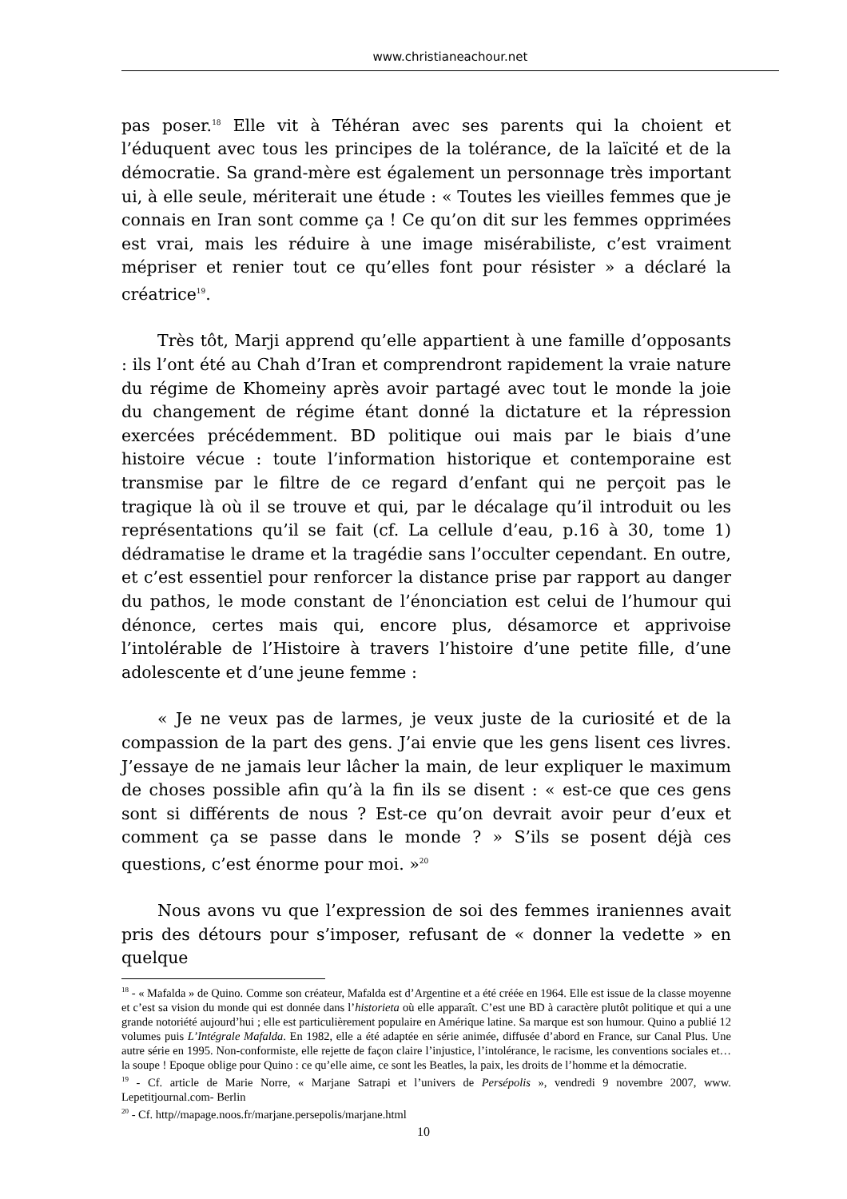www.christianeachour.net
pas poser.<sup>18</sup> Elle vit à Téhéran avec ses parents qui la choient et l’éduquent avec tous les principes de la tolérance, de la laïcité et de la démocratie. Sa grand-mère est également un personnage très important ui, à elle seule, mériterait une étude : « Toutes les vieilles femmes que je connais en Iran sont comme ça ! Ce qu’on dit sur les femmes opprimées est vrai, mais les réduire à une image misérabiliste, c’est vraiment mépriser et renier tout ce qu’elles font pour résister » a déclaré la créatrice<sup>19</sup>.
Très tôt, Marji apprend qu’elle appartient à une famille d’opposants : ils l’ont été au Chah d’Iran et comprendront rapidement la vraie nature du régime de Khomeiny après avoir partagé avec tout le monde la joie du changement de régime étant donné la dictature et la répression exercées précédemment. BD politique oui mais par le biais d’une histoire vécue : toute l’information historique et contemporaine est transmise par le filtre de ce regard d’enfant qui ne perçoit pas le tragique là où il se trouve et qui, par le décalage qu’il introduit ou les représentations qu’il se fait (cf. La cellule d’eau, p.16 à 30, tome 1) dédramatise le drame et la tragédie sans l’occulter cependant. En outre, et c’est essentiel pour renforcer la distance prise par rapport au danger du pathos, le mode constant de l’énonciation est celui de l’humour qui dénonce, certes mais qui, encore plus, désamorce et apprivoise l’intolérable de l’Histoire à travers l’histoire d’une petite fille, d’une adolescente et d’une jeune femme :
« Je ne veux pas de larmes, je veux juste de la curiosité et de la compassion de la part des gens. J’ai envie que les gens lisent ces livres. J’essaye de ne jamais leur lâcher la main, de leur expliquer le maximum de choses possible afin qu’à la fin ils se disent : « est-ce que ces gens sont si différents de nous ? Est-ce qu’on devrait avoir peur d’eux et comment ça se passe dans le monde ? » S’ils se posent déjà ces questions, c’est énorme pour moi. »<sup>20</sup>
Nous avons vu que l’expression de soi des femmes iraniennes avait pris des détours pour s’imposer, refusant de « donner la vedette » en quelque
<sup>18</sup> - « Mafalda » de Quino. Comme son créateur, Mafalda est d’Argentine et a été créée en 1964. Elle est issue de la classe moyenne et c’est sa vision du monde qui est donnée dans l’historieta où elle apparaît. C’est une BD à caractère plutôt politique et qui a une grande notoriété aujourd’hui ; elle est particulièrement populaire en Amérique latine. Sa marque est son humour. Quino a publié 12 volumes puis L’Intégrale Mafalda. En 1982, elle a été adaptée en série animée, diffusée d’abord en France, sur Canal Plus. Une autre série en 1995. Non-conformiste, elle rejette de façon claire l’injustice, l’intolérance, le racisme, les conventions sociales et… la soupe ! Epoque oblige pour Quino : ce qu’elle aime, ce sont les Beatles, la paix, les droits de l’homme et la démocratie.
<sup>19</sup> - Cf. article de Marie Norre, « Marjane Satrapi et l’univers de Persépolis », vendredi 9 novembre 2007, www. Lepetitjournal.com- Berlin
<sup>20</sup> - Cf. http//mapage.noos.fr/marjane.persepolis/marjane.html
10